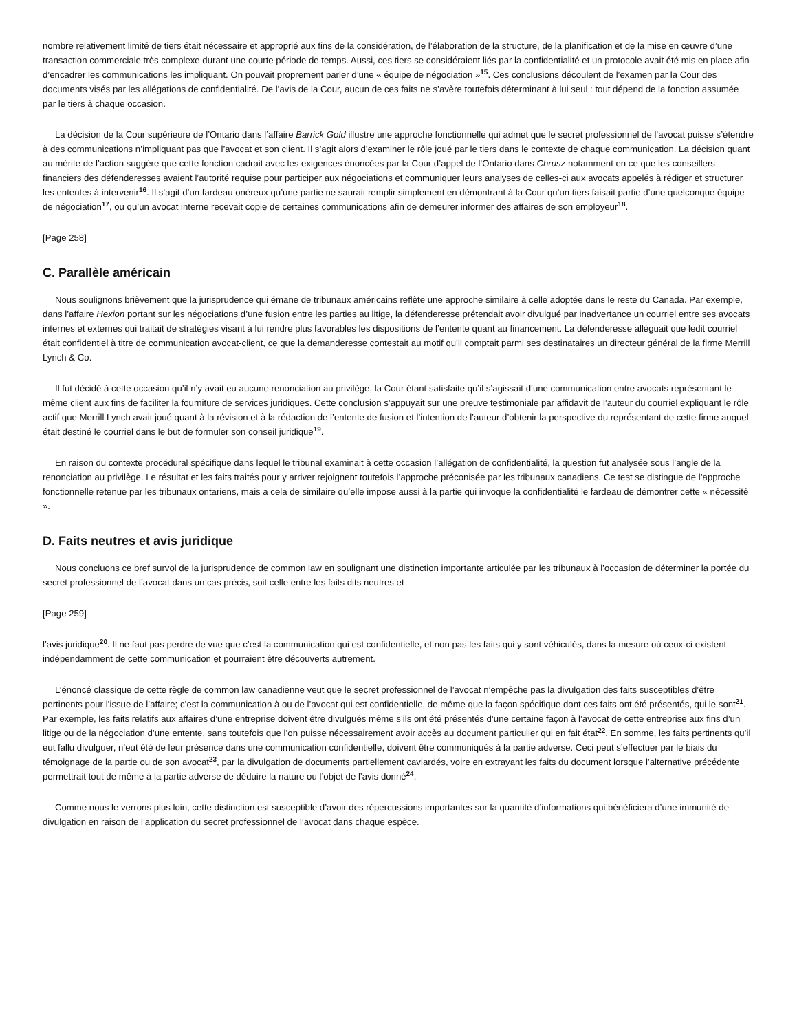nombre relativement limité de tiers était nécessaire et approprié aux fins de la considération, de l’élaboration de la structure, de la planification et de la mise en œuvre d’une transaction commerciale très complexe durant une courte période de temps. Aussi, ces tiers se considéraient liés par la confidentialité et un protocole avait été mis en place afin d’encadrer les communications les impliquant. On pouvait proprement parler d’une « équipe de négociation »<sup>15</sup>. Ces conclusions découlent de l’examen par la Cour des documents visés par les allégations de confidentialité. De l’avis de la Cour, aucun de ces faits ne s’avère toutefois déterminant à lui seul : tout dépend de la fonction assumée par le tiers à chaque occasion.
La décision de la Cour supérieure de l’Ontario dans l’affaire Barrick Gold illustre une approche fonctionnelle qui admet que le secret professionnel de l’avocat puisse s’étendre à des communications n’impliquant pas que l’avocat et son client. Il s’agit alors d’examiner le rôle joué par le tiers dans le contexte de chaque communication. La décision quant au mérite de l’action suggère que cette fonction cadrait avec les exigences énoncées par la Cour d’appel de l’Ontario dans Chrusz notamment en ce que les conseillers financiers des défenderesses avaient l’autorité requise pour participer aux négociations et communiquer leurs analyses de celles-ci aux avocats appelés à rédiger et structurer les ententes à intervenir<sup>16</sup>. Il s’agit d’un fardeau onéreux qu’une partie ne saurait remplir simplement en démontrant à la Cour qu’un tiers faisait partie d’une quelconque équipe de négociation<sup>17</sup>, ou qu’un avocat interne recevait copie de certaines communications afin de demeurer informer des affaires de son employeur<sup>18</sup>.
[Page 258]
C. Parallèle américain
Nous soulignons brièvement que la jurisprudence qui émane de tribunaux américains reflète une approche similaire à celle adoptée dans le reste du Canada. Par exemple, dans l’affaire Hexion portant sur les négociations d’une fusion entre les parties au litige, la défenderesse prétendait avoir divulgué par inadvertance un courriel entre ses avocats internes et externes qui traitait de stratégies visant à lui rendre plus favorables les dispositions de l’entente quant au financement. La défenderesse alléguait que ledit courriel était confidentiel à titre de communication avocat-client, ce que la demanderesse contestait au motif qu’il comptait parmi ses destinataires un directeur général de la firme Merrill Lynch & Co.
Il fut décidé à cette occasion qu’il n’y avait eu aucune renonciation au privilège, la Cour étant satisfaite qu’il s’agissait d’une communication entre avocats représentant le même client aux fins de faciliter la fourniture de services juridiques. Cette conclusion s’appuyait sur une preuve testimoniale par affidavit de l’auteur du courriel expliquant le rôle actif que Merrill Lynch avait joué quant à la révision et à la rédaction de l’entente de fusion et l’intention de l’auteur d’obtenir la perspective du représentant de cette firme auquel était destiné le courriel dans le but de formuler son conseil juridique<sup>19</sup>.
En raison du contexte procédural spécifique dans lequel le tribunal examinait à cette occasion l’allégation de confidentialité, la question fut analysée sous l’angle de la renonciation au privilège. Le résultat et les faits traités pour y arriver rejoignent toutefois l’approche préconisée par les tribunaux canadiens. Ce test se distingue de l’approche fonctionnelle retenue par les tribunaux ontariens, mais a cela de similaire qu’elle impose aussi à la partie qui invoque la confidentialité le fardeau de démontrer cette « nécessité ».
D. Faits neutres et avis juridique
Nous concluons ce bref survol de la jurisprudence de common law en soulignant une distinction importante articulée par les tribunaux à l’occasion de déterminer la portée du secret professionnel de l’avocat dans un cas précis, soit celle entre les faits dits neutres et
[Page 259]
l’avis juridique<sup>20</sup>. Il ne faut pas perdre de vue que c’est la communication qui est confidentielle, et non pas les faits qui y sont véhiculés, dans la mesure où ceux-ci existent indépendamment de cette communication et pourraient être découverts autrement.
L’énoncé classique de cette règle de common law canadienne veut que le secret professionnel de l’avocat n’empêche pas la divulgation des faits susceptibles d’être pertinents pour l’issue de l’affaire; c’est la communication à ou de l’avocat qui est confidentielle, de même que la façon spécifique dont ces faits ont été présentés, qui le sont<sup>21</sup>. Par exemple, les faits relatifs aux affaires d’une entreprise doivent être divulgués même s’ils ont été présentés d’une certaine façon à l’avocat de cette entreprise aux fins d’un litige ou de la négociation d’une entente, sans toutefois que l’on puisse nécessairement avoir accès au document particulier qui en fait état<sup>22</sup>. En somme, les faits pertinents qu’il eut fallu divulguer, n’eut été de leur présence dans une communication confidentielle, doivent être communiqués à la partie adverse. Ceci peut s’effectuer par le biais du témoignage de la partie ou de son avocat<sup>23</sup>, par la divulgation de documents partiellement caviardés, voire en extrayant les faits du document lorsque l’alternative précédente permettrait tout de même à la partie adverse de déduire la nature ou l’objet de l’avis donné<sup>24</sup>.
Comme nous le verrons plus loin, cette distinction est susceptible d’avoir des répercussions importantes sur la quantité d’informations qui bénéficiera d’une immunité de divulgation en raison de l’application du secret professionnel de l’avocat dans chaque espèce.